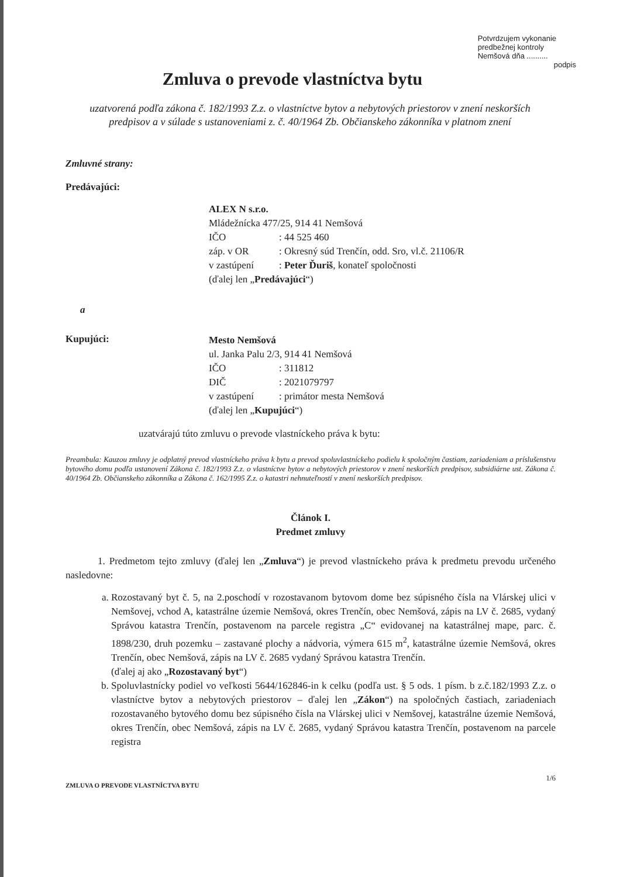Potvrdzujem vykonanie
predbežnej kontroly
Nemšová dňa ..........
podpis
Zmluva o prevode vlastníctva bytu
uzatvorená podľa zákona č. 182/1993 Z.z. o vlastníctve bytov a nebytových priestorov v znení neskorších predpisov a v súlade s ustanoveniami z. č. 40/1964 Zb. Občianskeho zákonníka v platnom znení
Zmluvné strany:
Predávajúci:
ALEX N s.r.o.
Mládežnícka 477/25, 914 41 Nemšová
IČO: 44 525 460
záp. v OR: Okresný súd Trenčín, odd. Sro, vl.č. 21106/R
v zastúpení: Peter Ďuriš, konateľ spoločnosti
(ďalej len „Predávajúci“)
a
Kupujúci:
Mesto Nemšová
ul. Janka Palu 2/3, 914 41 Nemšová
IČO: 311812
DIČ: 2021079797
v zastúpení: primátor mesta Nemšová
(ďalej len „Kupujúci“)
uzatvárajú túto zmluvu o prevode vlastníckeho práva k bytu:
Preambula: Kauzou zmluvy je odplatný prevod vlastníckeho práva k bytu a prevod spoluvlastníckeho podielu k spoločným častiam, zariadeniam a príslušenstvu bytového domu podľa ustanovení Zákona č. 182/1993 Z.z. o vlastníctve bytov a nebytových priestorov v znení neskorších predpisov, subsidiárne ust. Zákona č. 40/1964 Zb. Občianskeho zákonníka a Zákona č. 162/1995 Z.z. o katastri nehnuteľností v znení neskorších predpisov.
Článok I.
Predmet zmluvy
1. Predmetom tejto zmluvy (ďalej len „Zmluva“) je prevod vlastníckeho práva k predmetu prevodu určeného nasledovne:
a. Rozostavaný byt č. 5, na 2.poschodí v rozostavanom bytovom dome bez súpisného čísla na Vlárskej ulici v Nemšovej, vchod A, katastrálne územie Nemšová, okres Trenčín, obec Nemšová, zápis na LV č. 2685, vydaný Správou katastra Trenčín, postavenom na parcele registra „C“ evidovanej na katastrálnej mape, parc. č. 1898/230, druh pozemku – zastavané plochy a nádvoria, výmera 615 m<sup>2</sup>, katastrálne územie Nemšová, okres Trenčín, obec Nemšová, zápis na LV č. 2685 vydaný Správou katastra Trenčín.
(ďalej aj ako „Rozostavaný byt“)
b. Spoluvlastnícky podiel vo veľkosti 5644/162846-in k celku (podľa ust. § 5 ods. 1 písm. b z.č.182/1993 Z.z. o vlastníctve bytov a nebytových priestorov – ďalej len „Zákon“) na spoločných častiach, zariadeniach rozostavaného bytového domu bez súpisného čísla na Vlárskej ulici v Nemšovej, katastrálne územie Nemšová, okres Trenčín, obec Nemšová, zápis na LV č. 2685, vydaný Správou katastra Trenčín, postavenom na parcele registra
ZMLUVA O PREVODE VLASTNÍCTVA BYTU 1/6